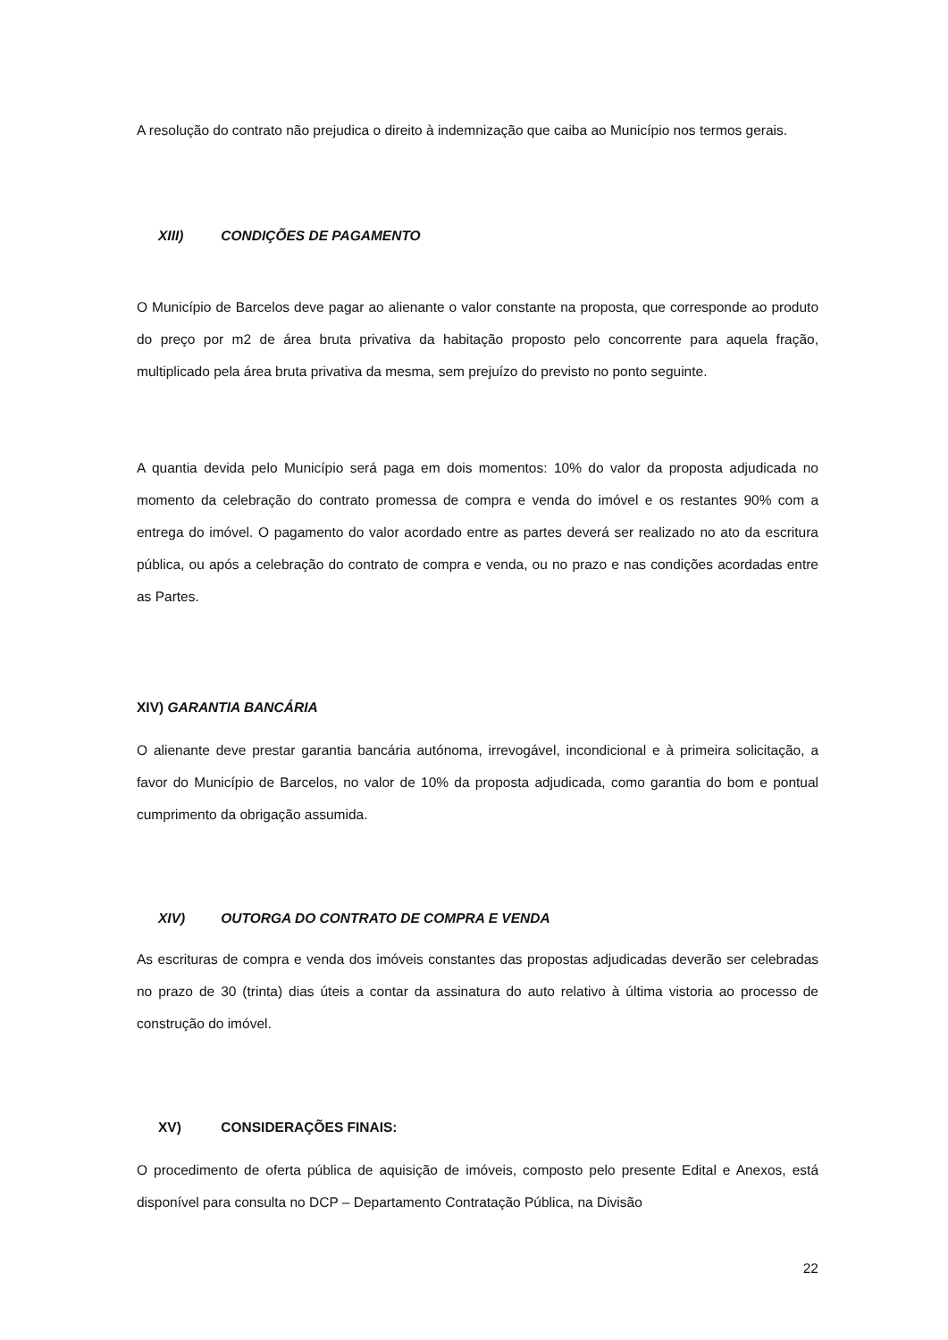A resolução do contrato não prejudica o direito à indemnização que caiba ao Município nos termos gerais.
XIII) CONDIÇÕES DE PAGAMENTO
O Município de Barcelos deve pagar ao alienante o valor constante na proposta, que corresponde ao produto do preço por m2 de área bruta privativa da habitação proposto pelo concorrente para aquela fração, multiplicado pela área bruta privativa da mesma, sem prejuízo do previsto no ponto seguinte.
A quantia devida pelo Município será paga em dois momentos: 10% do valor da proposta adjudicada no momento da celebração do contrato promessa de compra e venda do imóvel e os restantes 90% com a entrega do imóvel. O pagamento do valor acordado entre as partes deverá ser realizado no ato da escritura pública, ou após a celebração do contrato de compra e venda, ou no prazo e nas condições acordadas entre as Partes.
XIV) GARANTIA BANCÁRIA
O alienante deve prestar garantia bancária autónoma, irrevogável, incondicional e à primeira solicitação, a favor do Município de Barcelos, no valor de 10% da proposta adjudicada, como garantia do bom e pontual cumprimento da obrigação assumida.
XIV) OUTORGA DO CONTRATO DE COMPRA E VENDA
As escrituras de compra e venda dos imóveis constantes das propostas adjudicadas deverão ser celebradas no prazo de 30 (trinta) dias úteis a contar da assinatura do auto relativo à última vistoria ao processo de construção do imóvel.
XV) CONSIDERAÇÕES FINAIS:
O procedimento de oferta pública de aquisição de imóveis, composto pelo presente Edital e Anexos, está disponível para consulta no DCP – Departamento Contratação Pública, na Divisão
22